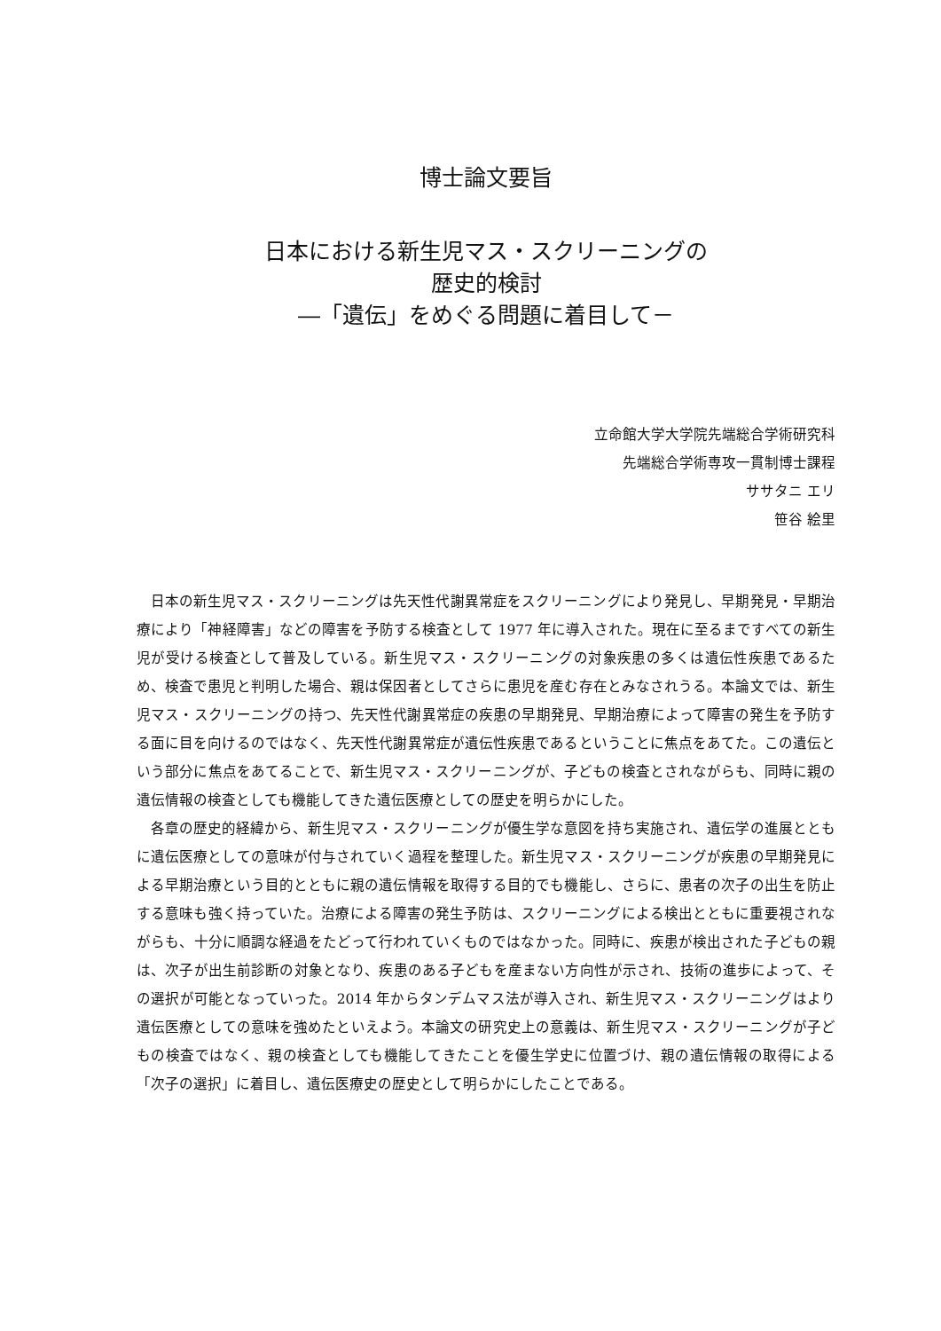博士論文要旨
日本における新生児マス・スクリーニングの
歴史的検討
―「遺伝」をめぐる問題に着目して－
立命館大学大学院先端総合学術研究科
先端総合学術専攻一貫制博士課程
ササタニ エリ
笹谷 絵里
日本の新生児マス・スクリーニングは先天性代謝異常症をスクリーニングにより発見し、早期発見・早期治療により「神経障害」などの障害を予防する検査として 1977 年に導入された。現在に至るまですべての新生児が受ける検査として普及している。新生児マス・スクリーニングの対象疾患の多くは遺伝性疾患であるため、検査で患児と判明した場合、親は保因者としてさらに患児を産む存在とみなされうる。本論文では、新生児マス・スクリーニングの持つ、先天性代謝異常症の疾患の早期発見、早期治療によって障害の発生を予防する面に目を向けるのではなく、先天性代謝異常症が遺伝性疾患であるということに焦点をあてた。この遺伝という部分に焦点をあてることで、新生児マス・スクリーニングが、子どもの検査とされながらも、同時に親の遺伝情報の検査としても機能してきた遺伝医療としての歴史を明らかにした。
各章の歴史的経緯から、新生児マス・スクリーニングが優生学な意図を持ち実施され、遺伝学の進展とともに遺伝医療としての意味が付与されていく過程を整理した。新生児マス・スクリーニングが疾患の早期発見による早期治療という目的とともに親の遺伝情報を取得する目的でも機能し、さらに、患者の次子の出生を防止する意味も強く持っていた。治療による障害の発生予防は、スクリーニングによる検出とともに重要視されながらも、十分に順調な経過をたどって行われていくものではなかった。同時に、疾患が検出された子どもの親は、次子が出生前診断の対象となり、疾患のある子どもを産まない方向性が示され、技術の進歩によって、その選択が可能となっていった。2014 年からタンデムマス法が導入され、新生児マス・スクリーニングはより遺伝医療としての意味を強めたといえよう。本論文の研究史上の意義は、新生児マス・スクリーニングが子どもの検査ではなく、親の検査としても機能してきたことを優生学史に位置づけ、親の遺伝情報の取得による「次子の選択」に着目し、遺伝医療史の歴史として明らかにしたことである。